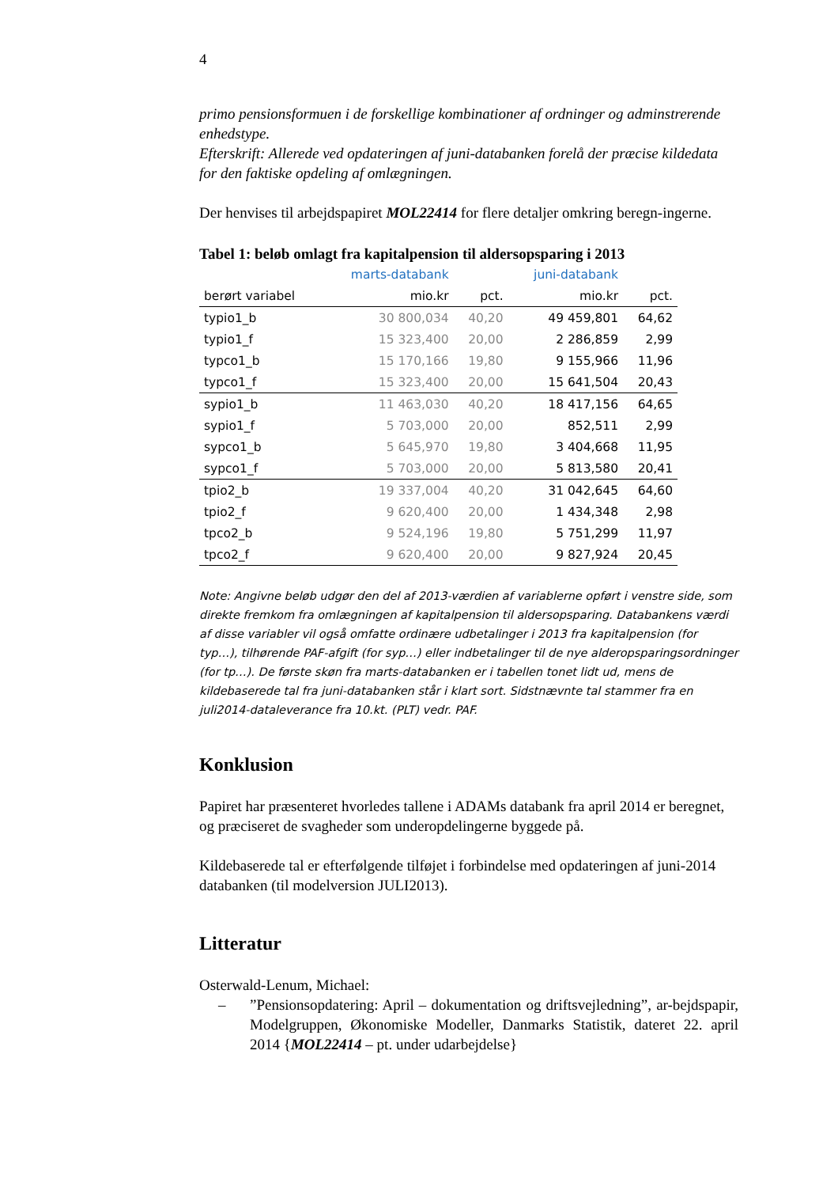4
primo pensionsformuen i de forskellige kombinationer af ordninger og adminstrerende enhedstype.
Efterskrift: Allerede ved opdateringen af juni-databanken forelå der præcise kildedata for den faktiske opdeling af omlægningen.
Der henvises til arbejdspapiret MOL22414 for flere detaljer omkring beregn-ingerne.
Tabel 1: beløb omlagt fra kapitalpension til aldersopsparing i 2013
| | marts-databank | | juni-databank | |
| --- | --- | --- | --- | --- |
| berørt variabel | mio.kr | pct. | mio.kr | pct. |
| typio1_b | 30 800,034 | 40,20 | 49 459,801 | 64,62 |
| typio1_f | 15 323,400 | 20,00 | 2 286,859 | 2,99 |
| typco1_b | 15 170,166 | 19,80 | 9 155,966 | 11,96 |
| typco1_f | 15 323,400 | 20,00 | 15 641,504 | 20,43 |
| sypio1_b | 11 463,030 | 40,20 | 18 417,156 | 64,65 |
| sypio1_f | 5 703,000 | 20,00 | 852,511 | 2,99 |
| sypco1_b | 5 645,970 | 19,80 | 3 404,668 | 11,95 |
| sypco1_f | 5 703,000 | 20,00 | 5 813,580 | 20,41 |
| tpio2_b | 19 337,004 | 40,20 | 31 042,645 | 64,60 |
| tpio2_f | 9 620,400 | 20,00 | 1 434,348 | 2,98 |
| tpco2_b | 9 524,196 | 19,80 | 5 751,299 | 11,97 |
| tpco2_f | 9 620,400 | 20,00 | 9 827,924 | 20,45 |
Note: Angivne beløb udgør den del af 2013-værdien af variablerne opført i venstre side, som direkte fremkom fra omlægningen af kapitalpension til aldersopsparing. Databankens værdi af disse variabler vil også omfatte ordinære udbetalinger i 2013 fra kapitalpension (for typ…), tilhørende PAF-afgift (for syp…) eller indbetalinger til de nye alderopsparingsordninger (for tp…). De første skøn fra marts-databanken er i tabellen tonet lidt ud, mens de kildebaserede tal fra juni-databanken står i klart sort. Sidstnævnte tal stammer fra en juli2014-dataleverance fra 10.kt. (PLT) vedr. PAF.
Konklusion
Papiret har præsenteret hvorledes tallene i ADAMs databank fra april 2014 er beregnet, og præciseret de svagheder som underopdelingerne byggede på.
Kildebaserede tal er efterfølgende tilføjet i forbindelse med opdateringen af juni-2014 databanken (til modelversion JULI2013).
Litteratur
Osterwald-Lenum, Michael:
–”Pensionsopdatering: April – dokumentation og driftsvejledning”, ar-bejdspapir, Modelgruppen, Økonomiske Modeller, Danmarks Statistik, dateret 22. april 2014 {MOL22414 – pt. under udarbejdelse}